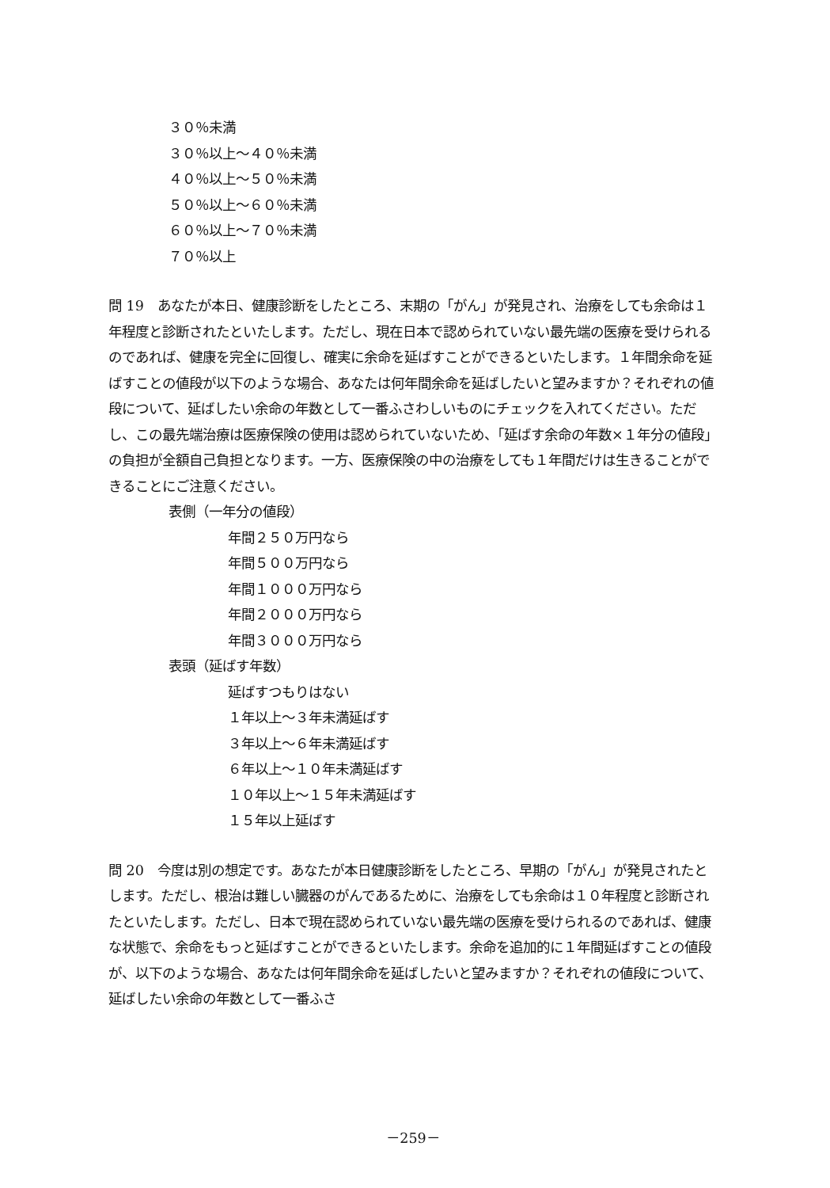３０％未満
３０％以上～４０％未満
４０％以上～５０％未満
５０％以上～６０％未満
６０％以上～７０％未満
７０％以上
問 19　あなたが本日、健康診断をしたところ、末期の「がん」が発見され、治療をしても余命は１年程度と診断されたといたします。ただし、現在日本で認められていない最先端の医療を受けられるのであれば、健康を完全に回復し、確実に余命を延ばすことができるといたします。１年間余命を延ばすことの値段が以下のような場合、あなたは何年間余命を延ばしたいと望みますか？それぞれの値段について、延ばしたい余命の年数として一番ふさわしいものにチェックを入れてください。ただし、この最先端治療は医療保険の使用は認められていないため、「延ばす余命の年数×１年分の値段」の負担が全額自己負担となります。一方、医療保険の中の治療をしても１年間だけは生きることができることにご注意ください。
表側（一年分の値段）
年間２５０万円なら
年間５００万円なら
年間１０００万円なら
年間２０００万円なら
年間３０００万円なら
表頭（延ばす年数）
延ばすつもりはない
１年以上～３年未満延ばす
３年以上～６年未満延ばす
６年以上～１０年未満延ばす
１０年以上～１５年未満延ばす
１５年以上延ばす
問 20　今度は別の想定です。あなたが本日健康診断をしたところ、早期の「がん」が発見されたとします。ただし、根治は難しい臓器のがんであるために、治療をしても余命は１０年程度と診断されたといたします。ただし、日本で現在認められていない最先端の医療を受けられるのであれば、健康な状態で、余命をもっと延ばすことができるといたします。余命を追加的に１年間延ばすことの値段が、以下のような場合、あなたは何年間余命を延ばしたいと望みますか？それぞれの値段について、延ばしたい余命の年数として一番ふさ
－259－